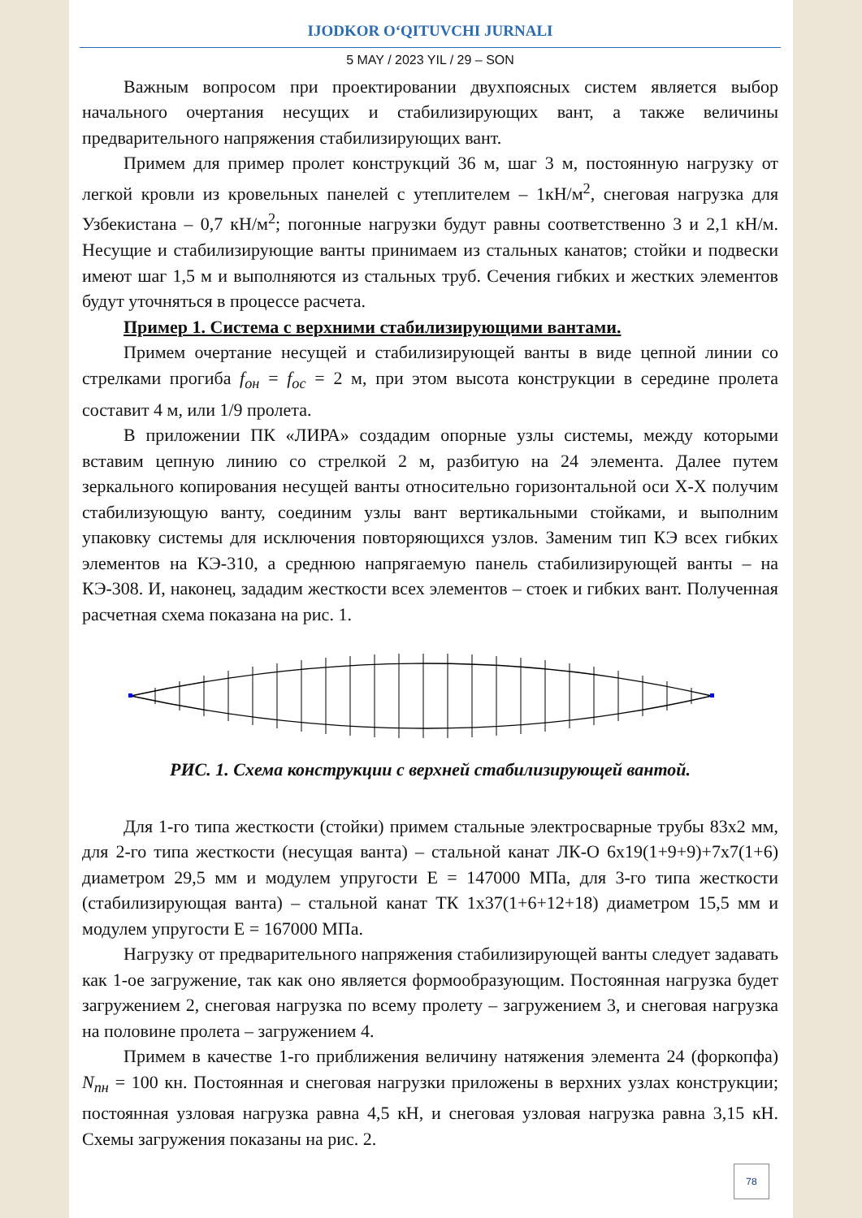IJODKOR O‘QITUVCHI JURNALI
5 MAY / 2023 YIL / 29 – SON
Важным вопросом при проектировании двухпоясных систем является выбор начального очертания несущих и стабилизирующих вант, а также величины предварительного напряжения стабилизирующих вант.
Примем для пример пролет конструкций 36 м, шаг 3 м, постоянную нагрузку от легкой кровли из кровельных панелей с утеплителем – 1кН/м<sup>2</sup>, снеговая нагрузка для Узбекистана – 0,7 кН/м<sup>2</sup>; погонные нагрузки будут равны соответственно 3 и 2,1 кН/м. Несущие и стабилизирующие ванты принимаем из стальных канатов; стойки и подвески имеют шаг 1,5 м и выполняются из стальных труб. Сечения гибких и жестких элементов будут уточняться в процессе расчета.
Пример 1. Система с верхними стабилизирующими вантами.
Примем очертание несущей и стабилизирующей ванты в виде цепной линии со стрелками прогиба f<sub>он</sub> = f<sub>ос</sub> = 2 м, при этом высота конструкции в середине пролета составит 4 м, или 1/9 пролета.
В приложении ПК «ЛИРА» создадим опорные узлы системы, между которыми вставим цепную линию со стрелкой 2 м, разбитую на 24 элемента. Далее путем зеркального копирования несущей ванты относительно горизонтальной оси X-X получим стабилизующую ванту, соединим узлы вант вертикальными стойками, и выполним упаковку системы для исключения повторяющихся узлов. Заменим тип КЭ всех гибких элементов на КЭ-310, а среднюю напрягаемую панель стабилизирующей ванты – на КЭ-308. И, наконец, зададим жесткости всех элементов – стоек и гибких вант. Полученная расчетная схема показана на рис. 1.
РИС. 1. Схема конструкции с верхней стабилизирующей вантой.
Для 1-го типа жесткости (стойки) примем стальные электросварные трубы 83х2 мм, для 2-го типа жесткости (несущая ванта) – стальной канат ЛК-О 6х19(1+9+9)+7х7(1+6) диаметром 29,5 мм и модулем упругости Е = 147000 МПа, для 3-го типа жесткости (стабилизирующая ванта) – стальной канат ТК 1х37(1+6+12+18) диаметром 15,5 мм и модулем упругости Е = 167000 МПа.
Нагрузку от предварительного напряжения стабилизирующей ванты следует задавать как 1-ое загружение, так как оно является формообразующим. Постоянная нагрузка будет загружением 2, снеговая нагрузка по всему пролету – загружением 3, и снеговая нагрузка на половине пролета – загружением 4.
Примем в качестве 1-го приближения величину натяжения элемента 24 (форкопфа) N<sub>пн</sub> = 100 кн. Постоянная и снеговая нагрузки приложены в верхних узлах конструкции; постоянная узловая нагрузка равна 4,5 кН, и снеговая узловая нагрузка равна 3,15 кН. Схемы загружения показаны на рис. 2.
78